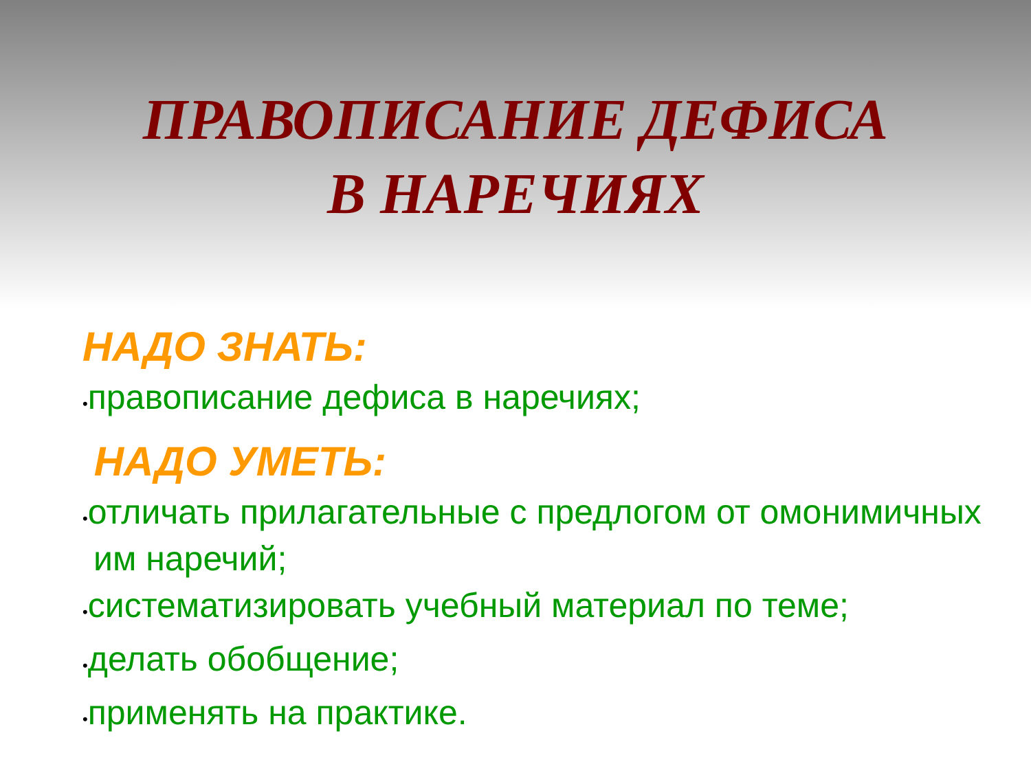ПРАВОПИСАНИЕ ДЕФИСА
В НАРЕЧИЯХ
НАДО ЗНАТЬ:
•правописание дефиса в наречиях;
НАДО УМЕТЬ:
•отличать прилагательные с предлогом от омонимичных им наречий;
•систематизировать учебный материал по теме;
•делать обобщение;
•применять на практике.